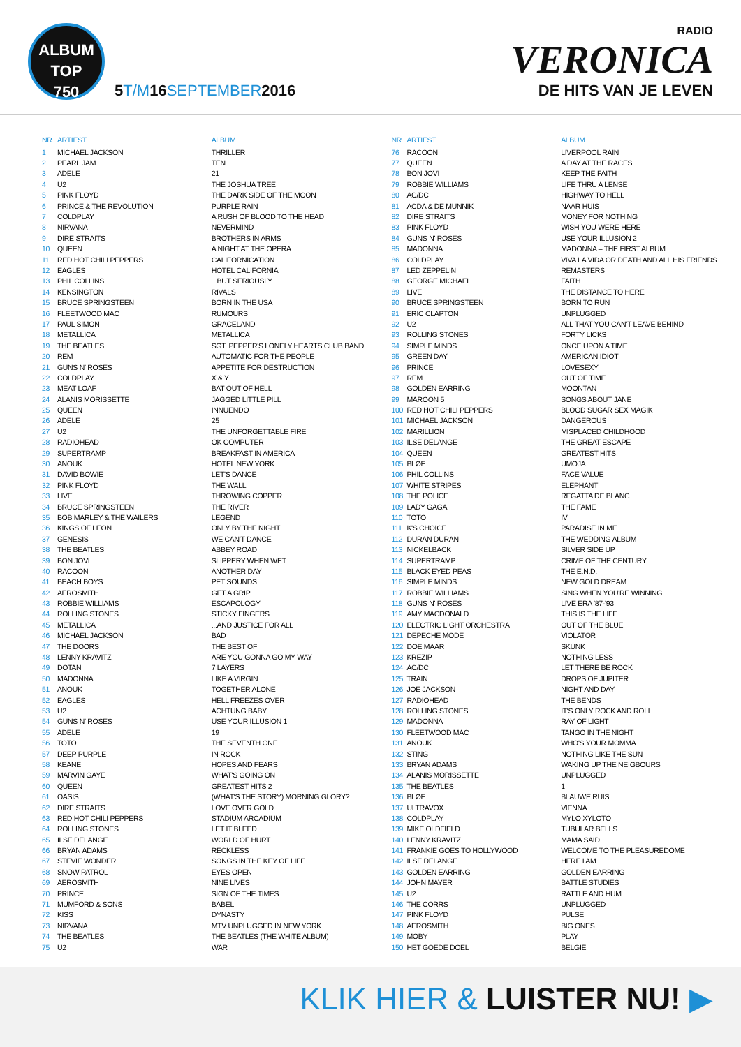ALBUM
TOP
750
5T/M16SEPTEMBER2016
RADIO
VERONICA
DE HITS VAN JE LEVEN
| NR | ARTIEST | ALBUM |
| --- | --- | --- |
| 1 | MICHAEL JACKSON | THRILLER |
| 2 | PEARL JAM | TEN |
| 3 | ADELE | 21 |
| 4 | U2 | THE JOSHUA TREE |
| 5 | PINK FLOYD | THE DARK SIDE OF THE MOON |
| 6 | PRINCE & THE REVOLUTION | PURPLE RAIN |
| 7 | COLDPLAY | A RUSH OF BLOOD TO THE HEAD |
| 8 | NIRVANA | NEVERMIND |
| 9 | DIRE STRAITS | BROTHERS IN ARMS |
| 10 | QUEEN | A NIGHT AT THE OPERA |
| 11 | RED HOT CHILI PEPPERS | CALIFORNICATION |
| 12 | EAGLES | HOTEL CALIFORNIA |
| 13 | PHIL COLLINS | ...BUT SERIOUSLY |
| 14 | KENSINGTON | RIVALS |
| 15 | BRUCE SPRINGSTEEN | BORN IN THE USA |
| 16 | FLEETWOOD MAC | RUMOURS |
| 17 | PAUL SIMON | GRACELAND |
| 18 | METALLICA | METALLICA |
| 19 | THE BEATLES | SGT. PEPPER'S LONELY HEARTS CLUB BAND |
| 20 | REM | AUTOMATIC FOR THE PEOPLE |
| 21 | GUNS N' ROSES | APPETITE FOR DESTRUCTION |
| 22 | COLDPLAY | X & Y |
| 23 | MEAT LOAF | BAT OUT OF HELL |
| 24 | ALANIS MORISSETTE | JAGGED LITTLE PILL |
| 25 | QUEEN | INNUENDO |
| 26 | ADELE | 25 |
| 27 | U2 | THE UNFORGETTABLE FIRE |
| 28 | RADIOHEAD | OK COMPUTER |
| 29 | SUPERTRAMP | BREAKFAST IN AMERICA |
| 30 | ANOUK | HOTEL NEW YORK |
| 31 | DAVID BOWIE | LET'S DANCE |
| 32 | PINK FLOYD | THE WALL |
| 33 | LIVE | THROWING COPPER |
| 34 | BRUCE SPRINGSTEEN | THE RIVER |
| 35 | BOB MARLEY & THE WAILERS | LEGEND |
| 36 | KINGS OF LEON | ONLY BY THE NIGHT |
| 37 | GENESIS | WE CAN'T DANCE |
| 38 | THE BEATLES | ABBEY ROAD |
| 39 | BON JOVI | SLIPPERY WHEN WET |
| 40 | RACOON | ANOTHER DAY |
| 41 | BEACH BOYS | PET SOUNDS |
| 42 | AEROSMITH | GET A GRIP |
| 43 | ROBBIE WILLIAMS | ESCAPOLOGY |
| 44 | ROLLING STONES | STICKY FINGERS |
| 45 | METALLICA | ...AND JUSTICE FOR ALL |
| 46 | MICHAEL JACKSON | BAD |
| 47 | THE DOORS | THE BEST OF |
| 48 | LENNY KRAVITZ | ARE YOU GONNA GO MY WAY |
| 49 | DOTAN | 7 LAYERS |
| 50 | MADONNA | LIKE A VIRGIN |
| 51 | ANOUK | TOGETHER ALONE |
| 52 | EAGLES | HELL FREEZES OVER |
| 53 | U2 | ACHTUNG BABY |
| 54 | GUNS N' ROSES | USE YOUR ILLUSION 1 |
| 55 | ADELE | 19 |
| 56 | TOTO | THE SEVENTH ONE |
| 57 | DEEP PURPLE | IN ROCK |
| 58 | KEANE | HOPES AND FEARS |
| 59 | MARVIN GAYE | WHAT'S GOING ON |
| 60 | QUEEN | GREATEST HITS 2 |
| 61 | OASIS | (WHAT'S THE STORY) MORNING GLORY? |
| 62 | DIRE STRAITS | LOVE OVER GOLD |
| 63 | RED HOT CHILI PEPPERS | STADIUM ARCADIUM |
| 64 | ROLLING STONES | LET IT BLEED |
| 65 | ILSE DELANGE | WORLD OF HURT |
| 66 | BRYAN ADAMS | RECKLESS |
| 67 | STEVIE WONDER | SONGS IN THE KEY OF LIFE |
| 68 | SNOW PATROL | EYES OPEN |
| 69 | AEROSMITH | NINE LIVES |
| 70 | PRINCE | SIGN OF THE TIMES |
| 71 | MUMFORD & SONS | BABEL |
| 72 | KISS | DYNASTY |
| 73 | NIRVANA | MTV UNPLUGGED IN NEW YORK |
| 74 | THE BEATLES | THE BEATLES (THE WHITE ALBUM) |
| 75 | U2 | WAR |
| NR | ARTIEST | ALBUM |
| --- | --- | --- |
| 76 | RACOON | LIVERPOOL RAIN |
| 77 | QUEEN | A DAY AT THE RACES |
| 78 | BON JOVI | KEEP THE FAITH |
| 79 | ROBBIE WILLIAMS | LIFE THRU A LENSE |
| 80 | AC/DC | HIGHWAY TO HELL |
| 81 | ACDA & DE MUNNIK | NAAR HUIS |
| 82 | DIRE STRAITS | MONEY FOR NOTHING |
| 83 | PINK FLOYD | WISH YOU WERE HERE |
| 84 | GUNS N' ROSES | USE YOUR ILLUSION 2 |
| 85 | MADONNA | MADONNA – THE FIRST ALBUM |
| 86 | COLDPLAY | VIVA LA VIDA OR DEATH AND ALL HIS FRIENDS |
| 87 | LED ZEPPELIN | REMASTERS |
| 88 | GEORGE MICHAEL | FAITH |
| 89 | LIVE | THE DISTANCE TO HERE |
| 90 | BRUCE SPRINGSTEEN | BORN TO RUN |
| 91 | ERIC CLAPTON | UNPLUGGED |
| 92 | U2 | ALL THAT YOU CAN'T LEAVE BEHIND |
| 93 | ROLLING STONES | FORTY LICKS |
| 94 | SIMPLE MINDS | ONCE UPON A TIME |
| 95 | GREEN DAY | AMERICAN IDIOT |
| 96 | PRINCE | LOVESEXY |
| 97 | REM | OUT OF TIME |
| 98 | GOLDEN EARRING | MOONTAN |
| 99 | MAROON 5 | SONGS ABOUT JANE |
| 100 | RED HOT CHILI PEPPERS | BLOOD SUGAR SEX MAGIK |
| 101 | MICHAEL JACKSON | DANGEROUS |
| 102 | MARILLION | MISPLACED CHILDHOOD |
| 103 | ILSE DELANGE | THE GREAT ESCAPE |
| 104 | QUEEN | GREATEST HITS |
| 105 | BLØF | UMOJA |
| 106 | PHIL COLLINS | FACE VALUE |
| 107 | WHITE STRIPES | ELEPHANT |
| 108 | THE POLICE | REGATTA DE BLANC |
| 109 | LADY GAGA | THE FAME |
| 110 | TOTO | IV |
| 111 | K'S CHOICE | PARADISE IN ME |
| 112 | DURAN DURAN | THE WEDDING ALBUM |
| 113 | NICKELBACK | SILVER SIDE UP |
| 114 | SUPERTRAMP | CRIME OF THE CENTURY |
| 115 | BLACK EYED PEAS | THE E.N.D. |
| 116 | SIMPLE MINDS | NEW GOLD DREAM |
| 117 | ROBBIE WILLIAMS | SING WHEN YOU'RE WINNING |
| 118 | GUNS N' ROSES | LIVE ERA '87-'93 |
| 119 | AMY MACDONALD | THIS IS THE LIFE |
| 120 | ELECTRIC LIGHT ORCHESTRA | OUT OF THE BLUE |
| 121 | DEPECHE MODE | VIOLATOR |
| 122 | DOE MAAR | SKUNK |
| 123 | KREZIP | NOTHING LESS |
| 124 | AC/DC | LET THERE BE ROCK |
| 125 | TRAIN | DROPS OF JUPITER |
| 126 | JOE JACKSON | NIGHT AND DAY |
| 127 | RADIOHEAD | THE BENDS |
| 128 | ROLLING STONES | IT'S ONLY ROCK AND ROLL |
| 129 | MADONNA | RAY OF LIGHT |
| 130 | FLEETWOOD MAC | TANGO IN THE NIGHT |
| 131 | ANOUK | WHO'S YOUR MOMMA |
| 132 | STING | NOTHING LIKE THE SUN |
| 133 | BRYAN ADAMS | WAKING UP THE NEIGBOURS |
| 134 | ALANIS MORISSETTE | UNPLUGGED |
| 135 | THE BEATLES | 1 |
| 136 | BLØF | BLAUWE RUIS |
| 137 | ULTRAVOX | VIENNA |
| 138 | COLDPLAY | MYLO XYLOTO |
| 139 | MIKE OLDFIELD | TUBULAR BELLS |
| 140 | LENNY KRAVITZ | MAMA SAID |
| 141 | FRANKIE GOES TO HOLLYWOOD | WELCOME TO THE PLEASUREDOME |
| 142 | ILSE DELANGE | HERE I AM |
| 143 | GOLDEN EARRING | GOLDEN EARRING |
| 144 | JOHN MAYER | BATTLE STUDIES |
| 145 | U2 | RATTLE AND HUM |
| 146 | THE CORRS | UNPLUGGED |
| 147 | PINK FLOYD | PULSE |
| 148 | AEROSMITH | BIG ONES |
| 149 | MOBY | PLAY |
| 150 | HET GOEDE DOEL | BELGIË |
KLIK HIER & LUISTER NU! ▶